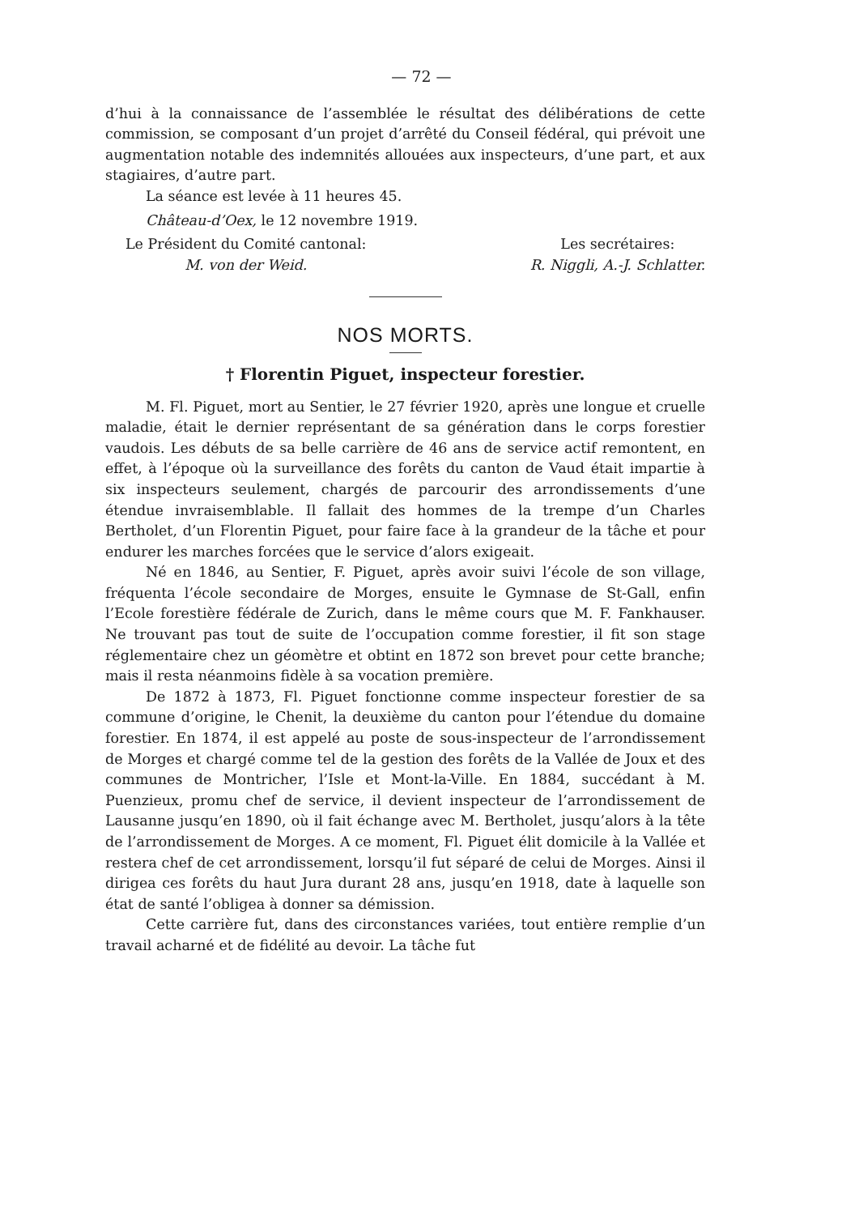— 72 —
d’hui à la connaissance de l’assemblée le résultat des délibérations de cette commission, se composant d’un projet d’arrêté du Conseil fédéral, qui prévoit une augmentation notable des indemnités allouées aux inspecteurs, d’une part, et aux stagiaires, d’autre part.
La séance est levée à 11 heures 45.
Château-d’Oex, le 12 novembre 1919.
Le Président du Comité cantonal:
M. von der Weid.
Les secrétaires:
R. Niggli, A.-J. Schlatter.
NOS MORTS.
† Florentin Piguet, inspecteur forestier.
M. Fl. Piguet, mort au Sentier, le 27 février 1920, après une longue et cruelle maladie, était le dernier représentant de sa génération dans le corps forestier vaudois. Les débuts de sa belle carrière de 46 ans de service actif remontent, en effet, à l’époque où la surveillance des forêts du canton de Vaud était impartie à six inspecteurs seulement, chargés de parcourir des arrondissements d’une étendue invraisemblable. Il fallait des hommes de la trempe d’un Charles Bertholet, d’un Florentin Piguet, pour faire face à la grandeur de la tâche et pour endurer les marches forcées que le service d’alors exigeait.
Né en 1846, au Sentier, F. Piguet, après avoir suivi l’école de son village, fréquenta l’école secondaire de Morges, ensuite le Gymnase de St-Gall, enfin l’Ecole forestière fédérale de Zurich, dans le même cours que M. F. Fankhauser. Ne trouvant pas tout de suite de l’occupation comme forestier, il fit son stage réglementaire chez un géomètre et obtint en 1872 son brevet pour cette branche; mais il resta néanmoins fidèle à sa vocation première.
De 1872 à 1873, Fl. Piguet fonctionne comme inspecteur forestier de sa commune d’origine, le Chenit, la deuxième du canton pour l’étendue du domaine forestier. En 1874, il est appelé au poste de sous-inspecteur de l’arrondissement de Morges et chargé comme tel de la gestion des forêts de la Vallée de Joux et des communes de Montricher, l’Isle et Mont-la-Ville. En 1884, succédant à M. Puenzieux, promu chef de service, il devient inspecteur de l’arrondissement de Lausanne jusqu’en 1890, où il fait échange avec M. Bertholet, jusqu’alors à la tête de l’arrondissement de Morges. A ce moment, Fl. Piguet élit domicile à la Vallée et restera chef de cet arrondissement, lorsqu’il fut séparé de celui de Morges. Ainsi il dirigea ces forêts du haut Jura durant 28 ans, jusqu’en 1918, date à laquelle son état de santé l’obligea à donner sa démission.
Cette carrière fut, dans des circonstances variées, tout entière remplie d’un travail acharné et de fidélité au devoir. La tâche fut